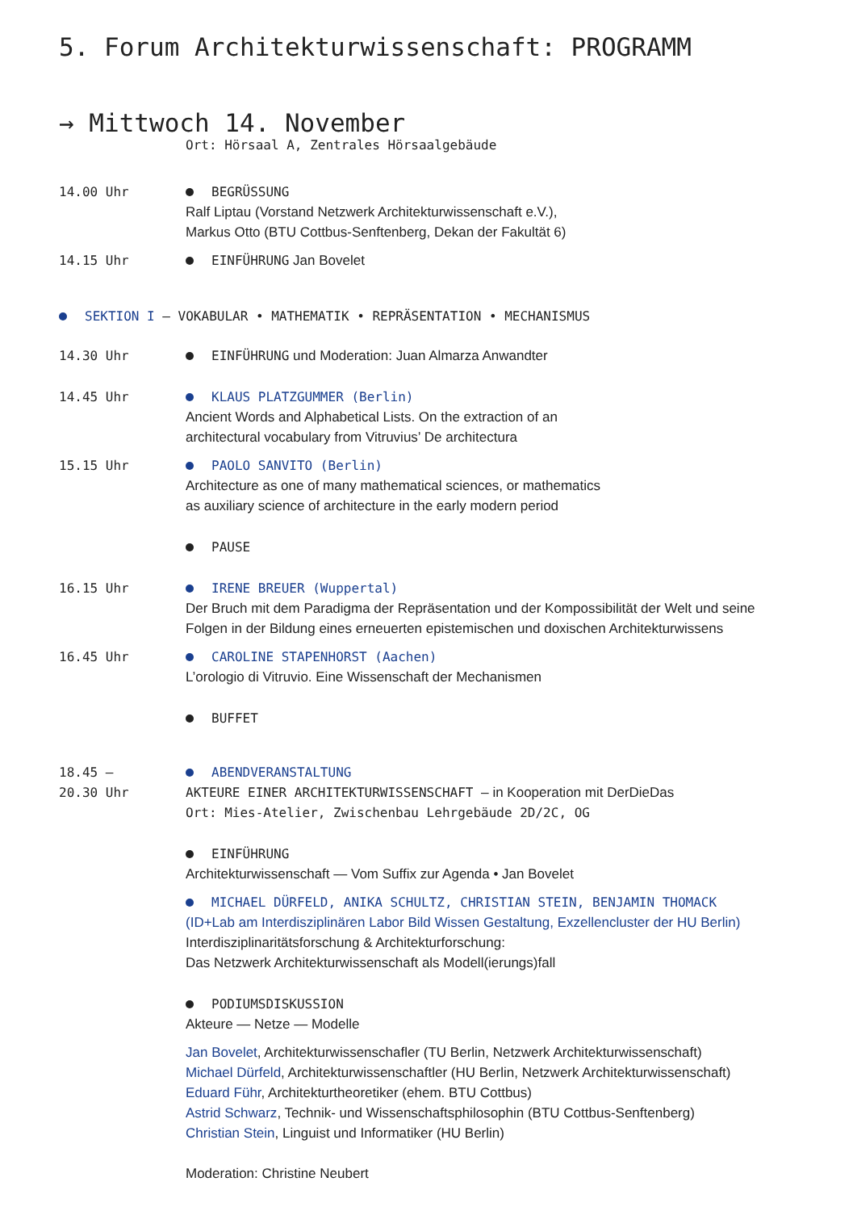5. Forum Architekturwissenschaft: PROGRAMM
→ Mittwoch 14. November
Ort: Hörsaal A, Zentrales Hörsaalgebäude
14.00 Uhr BEGRÜSSUNG
Ralf Liptau (Vorstand Netzwerk Architekturwissenschaft e.V.),
Markus Otto (BTU Cottbus-Senftenberg, Dekan der Fakultät 6)
14.15 Uhr EINFÜHRUNG Jan Bovelet
SEKTION I — VOKABULAR • MATHEMATIK • REPRÄSENTATION • MECHANISMUS
14.30 Uhr EINFÜHRUNG und Moderation: Juan Almarza Anwandter
14.45 Uhr KLAUS PLATZGUMMER (Berlin)
Ancient Words and Alphabetical Lists. On the extraction of an
architectural vocabulary from Vitruvius’ De architectura
15.15 Uhr PAOLO SANVITO (Berlin)
Architecture as one of many mathematical sciences, or mathematics
as auxiliary science of architecture in the early modern period
PAUSE
16.15 Uhr IRENE BREUER (Wuppertal)
Der Bruch mit dem Paradigma der Repräsentation und der Kompossibilität der Welt und seine
Folgen in der Bildung eines erneuerten epistemischen und doxischen Architekturwissens
16.45 Uhr CAROLINE STAPENHORST (Aachen)
L’orologio di Vitruvio. Eine Wissenschaft der Mechanismen
BUFFET
18.45 –
20.30 Uhr
ABENDVERANSTALTUNG
AKTEURE EINER ARCHITEKTURWISSENSCHAFT — in Kooperation mit DerDieDas
Ort: Mies-Atelier, Zwischenbau Lehrgebäude 2D/2C, OG
EINFÜHRUNG
Architekturwissenschaft — Vom Suffix zur Agenda • Jan Bovelet
MICHAEL DÜRFELD, ANIKA SCHULTZ, CHRISTIAN STEIN, BENJAMIN THOMACK
(ID+Lab am Interdisziplinären Labor Bild Wissen Gestaltung, Exzellencluster der HU Berlin)
Interdisziplinaritätsforschung & Architekturforschung:
Das Netzwerk Architekturwissenschaft als Modell(ierungs)fall
PODIUMSDISKUSSION
Akteure — Netze — Modelle
Jan Bovelet, Architekturwissenschafler (TU Berlin, Netzwerk Architekturwissenschaft)
Michael Dürfeld, Architekturwissenschaftler (HU Berlin, Netzwerk Architekturwissenschaft)
Eduard Führ, Architekturtheoretiker (ehem. BTU Cottbus)
Astrid Schwarz, Technik- und Wissenschaftsphilosophin (BTU Cottbus-Senftenberg)
Christian Stein, Linguist und Informatiker (HU Berlin)
Moderation: Christine Neubert